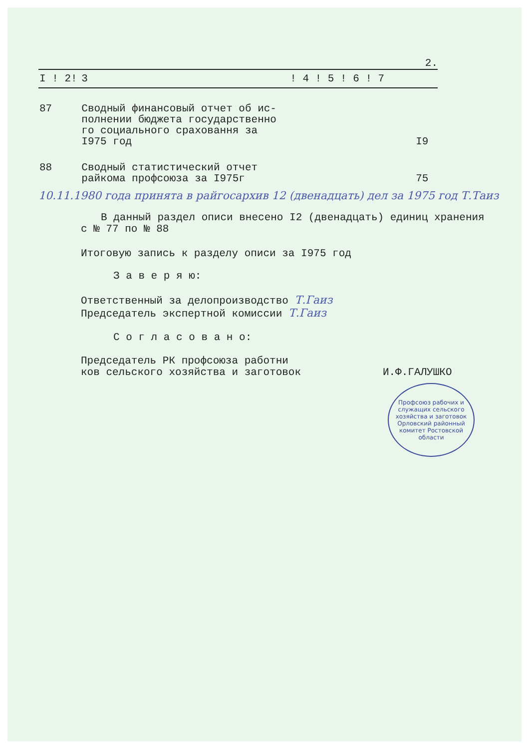2.
| I ! 2! | 3 | ! 4 ! 5 ! 6 ! 7 |
| --- | --- | --- |
| 87 | Сводный финансовый отчет об ис- полнении бюджета государственно го социального сраховання за I975 год | I9 |
| 88 | Сводный статистический отчет райкома профсоюза за I975г | 75 |
10.11.1980 года принята в райгосархив 12 (двенадцать) дел за 1975 год Т.Таиз
В данный раздел описи внесено I2 (двенадцать) единиц хранения
с № 77 по № 88
Итоговую запись к разделу описи за I975 год
З а в е р я ю:
Ответственный за делопроизводство Т.Гаиз
Председатель экспертной комиссии Т.Гаиз
С о г л а с о в а н о:
Председатель РК профсоюза работни
ков сельского хозяйства и заготовок И.Ф.ГАЛУШКО
Профсоюз рабочих и служащих сельского хозяйства и заготовок Орловский районный комитет Ростовской области